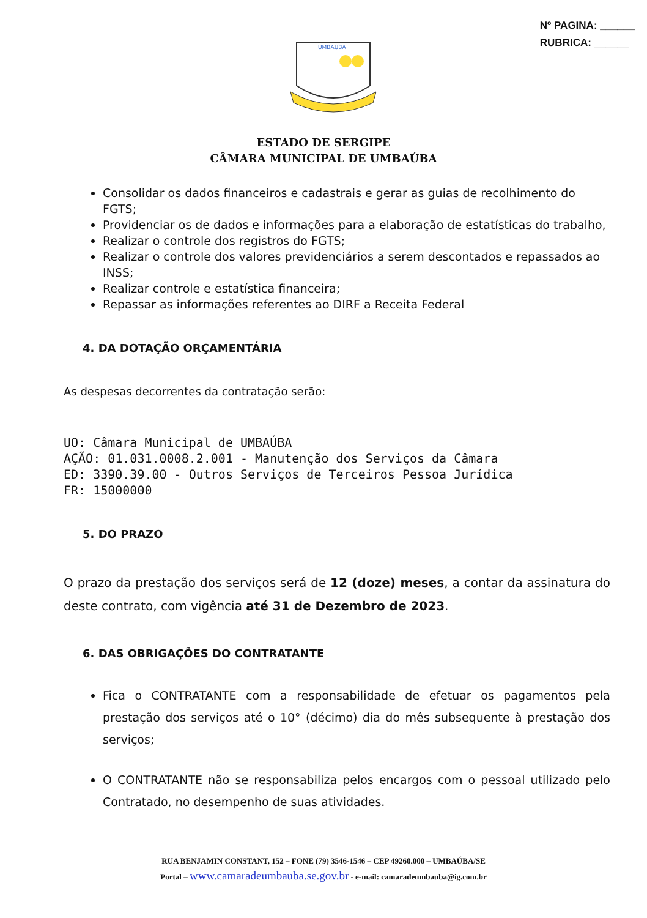Nº PAGINA: ______
RUBRICA: ______
UMBAUBA
ESTADO DE SERGIPE
CÂMARA MUNICIPAL DE UMBAÚBA
Consolidar os dados financeiros e cadastrais e gerar as guias de recolhimento do FGTS;
Providenciar os de dados e informações para a elaboração de estatísticas do trabalho,
Realizar o controle dos registros do FGTS;
Realizar o controle dos valores previdenciários a serem descontados e repassados ao INSS;
Realizar controle e estatística financeira;
Repassar as informações referentes ao DIRF a Receita Federal
4. DA DOTAÇÃO ORÇAMENTÁRIA
As despesas decorrentes da contratação serão:
UO: Câmara Municipal de UMBAÚBA
AÇÃO: 01.031.0008.2.001 - Manutenção dos Serviços da Câmara
ED: 3390.39.00 - Outros Serviços de Terceiros Pessoa Jurídica
FR: 15000000
5. DO PRAZO
O prazo da prestação dos serviços será de 12 (doze) meses, a contar da assinatura do deste contrato, com vigência até 31 de Dezembro de 2023.
6. DAS OBRIGAÇÕES DO CONTRATANTE
Fica o CONTRATANTE com a responsabilidade de efetuar os pagamentos pela prestação dos serviços até o 10° (décimo) dia do mês subsequente à prestação dos serviços;
O CONTRATANTE não se responsabiliza pelos encargos com o pessoal utilizado pelo Contratado, no desempenho de suas atividades.
RUA BENJAMIN CONSTANT, 152 – FONE (79) 3546-1546 – CEP 49260.000 – UMBAÚBA/SE
Portal – www.camaradeumbauba.se.gov.br - e-mail: camaradeumbauba@ig.com.br